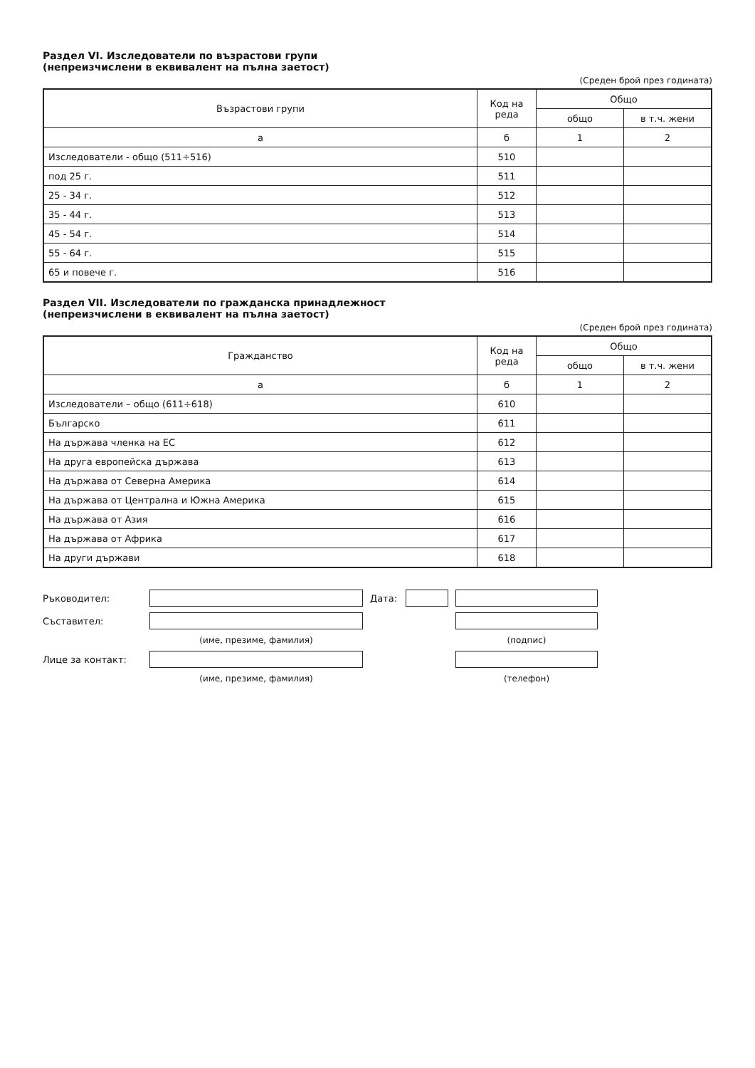Раздел VI. Изследователи по възрастови групи
(непреизчислени в еквивалент на пълна заетост)
(Среден брой през годината)
| Възрастови групи | Код на реда | Общо | |
| --- | --- | --- | --- |
| | | общо | в т.ч. жени |
| а | б | 1 | 2 |
| Изследователи - общо (511÷516) | 510 | | |
| под 25 г. | 511 | | |
| 25 - 34 г. | 512 | | |
| 35 - 44 г. | 513 | | |
| 45 - 54 г. | 514 | | |
| 55 - 64 г. | 515 | | |
| 65 и повече г. | 516 | | |
Раздел VII. Изследователи по гражданска принадлежност
(непреизчислени в еквивалент на пълна заетост)
(Среден брой през годината)
| Гражданство | Код на реда | Общо | |
| --- | --- | --- | --- |
| | | общо | в т.ч. жени |
| а | б | 1 | 2 |
| Изследователи – общо (611÷618) | 610 | | |
| Българско | 611 | | |
| На държава членка на ЕС | 612 | | |
| На друга европейска държава | 613 | | |
| На държава от Северна Америка | 614 | | |
| На държава от Централна и Южна Америка | 615 | | |
| На държава от Азия | 616 | | |
| На държава от Африка | 617 | | |
| На други държави | 618 | | |
Ръководител:
Дата:
Съставител:
(име, презиме, фамилия)
(подпис)
Лице за контакт:
(име, презиме, фамилия)
(телефон)